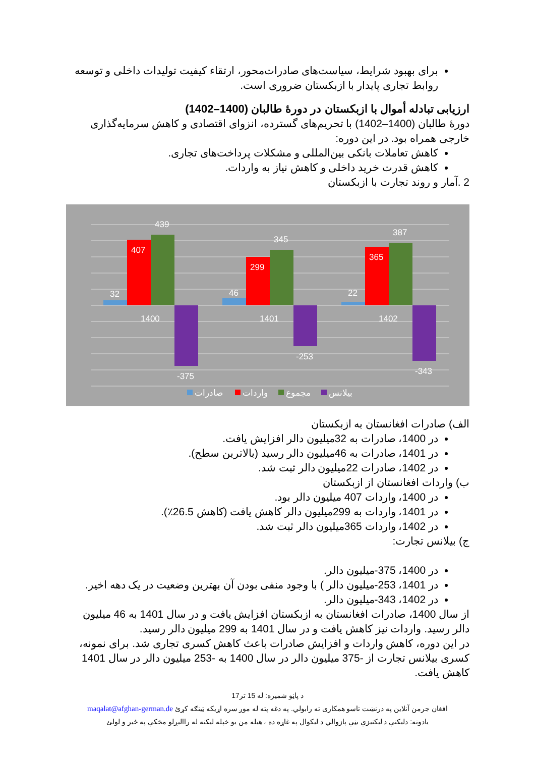برای بهبود شرایط، سیاست‌های صادرات‌محور، ارتقاء کیفیت تولیدات داخلی و توسعه روابط تجاری پایدار با ازبکستان ضروری است.
ارزیابی تبادله أموال با ازبکستان در دورهٔ طالبان (1400–1402)
دورهٔ طالبان (1400–1402) با تحریم‌های گسترده، انزوای اقتصادی و کاهش سرمایه‌گذاری خارجی همراه بود. در این دوره:
کاهش تعاملات بانکی بین‌المللی و مشکلات پرداخت‌های تجاری.
کاهش قدرت خرید داخلی و کاهش نیاز به واردات.
2 .آمار و روند تجارت با ازبکستان
32
407
439
-375
1400
46
299
345
-253
1401
22
365
387
-343
1402
صادرات
واردات
مجموع
بیلانس
الف) صادرات افغانستان به ازبکستان
در 1400، صادرات به 32میلیون دالر افزایش یافت.
در 1401، صادرات به 46میلیون دالر رسید (بالاترین سطح).
در 1402، صادرات 22میلیون دالر ثبت شد.
ب) واردات افغانستان از ازبکستان
در 1400، واردات 407 میلیون دالر بود.
در 1401، واردات به 299میلیون دالر کاهش یافت (کاهش 26.5٪).
در 1402، واردات 365میلیون دالر ثبت شد.
ج) بیلانس تجارت:
در 1400، 375-میلیون دالر.
در 1401، 253-میلیون دالر ) با وجود منفی بودن آن بهترین وضعیت در یک دهه اخیر.
در 1402، 343-میلیون دالر.
از سال 1400، صادرات افغانستان به ازبکستان افزایش یافت و در سال 1401 به 46 میلیون دالر رسید. واردات نیز کاهش یافت و در سال 1401 به 299 میلیون دالر رسید.
در این دوره، کاهش واردات و افزایش صادرات باعث کاهش کسری تجاری شد. برای نمونه، کسری بیلانس تجارت از -375 میلیون دالر در سال 1400 به -253 میلیون دالر در سال 1401 کاهش یافت.
د پاڼو شمیره: له 15 تر17
افغان جرمن آنلاین په درنښت تاسو همکاری ته رابولي. په دغه پته له موږ سره اړیکه ټینګه کړئ maqalat@afghan-german.de
یادونه: دلیکنې د لیکنیزې بڼې پازوالي د لیکوال په غاړه ده ، هیله من یو خپله لیکنه له راالیږلو مخکې په ځیر و لولئ